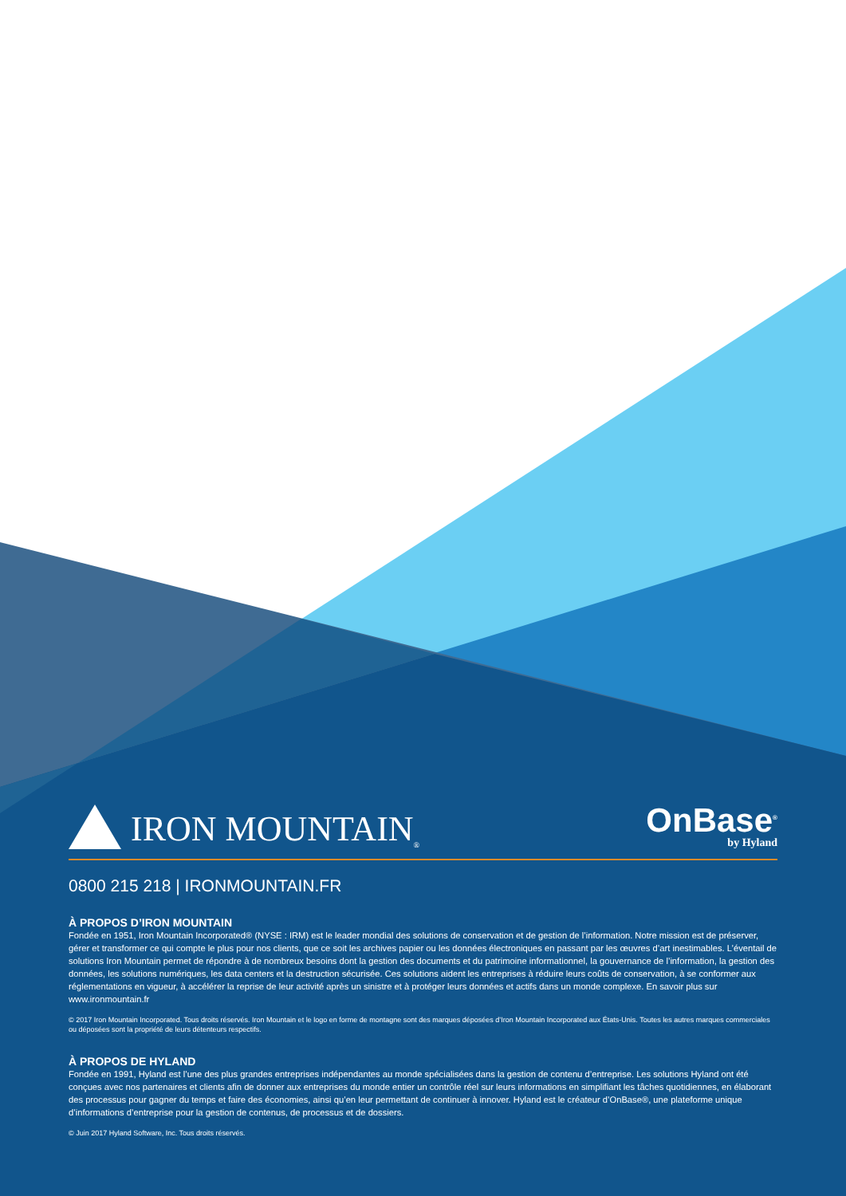IRON MOUNTAIN<sup>®</sup>
OnBase<sup>®</sup>
by Hyland
0800 215 218 | IRONMOUNTAIN.FR
À PROPOS D’IRON MOUNTAIN
Fondée en 1951, Iron Mountain Incorporated® (NYSE : IRM) est le leader mondial des solutions de conservation et de gestion de l’information. Notre mission est de préserver, gérer et transformer ce qui compte le plus pour nos clients, que ce soit les archives papier ou les données électroniques en passant par les œuvres d’art inestimables. L’éventail de solutions Iron Mountain permet de répondre à de nombreux besoins dont la gestion des documents et du patrimoine informationnel, la gouvernance de l’information, la gestion des données, les solutions numériques, les data centers et la destruction sécurisée. Ces solutions aident les entreprises à réduire leurs coûts de conservation, à se conformer aux réglementations en vigueur, à accélérer la reprise de leur activité après un sinistre et à protéger leurs données et actifs dans un monde complexe. En savoir plus sur www.ironmountain.fr
© 2017 Iron Mountain Incorporated. Tous droits réservés. Iron Mountain et le logo en forme de montagne sont des marques déposées d’Iron Mountain Incorporated aux États-Unis. Toutes les autres marques commerciales ou déposées sont la propriété de leurs détenteurs respectifs.
À PROPOS DE HYLAND
Fondée en 1991, Hyland est l’une des plus grandes entreprises indépendantes au monde spécialisées dans la gestion de contenu d’entreprise. Les solutions Hyland ont été conçues avec nos partenaires et clients afin de donner aux entreprises du monde entier un contrôle réel sur leurs informations en simplifiant les tâches quotidiennes, en élaborant des processus pour gagner du temps et faire des économies, ainsi qu’en leur permettant de continuer à innover. Hyland est le créateur d’OnBase®, une plateforme unique d’informations d’entreprise pour la gestion de contenus, de processus et de dossiers.
© Juin 2017 Hyland Software, Inc. Tous droits réservés.